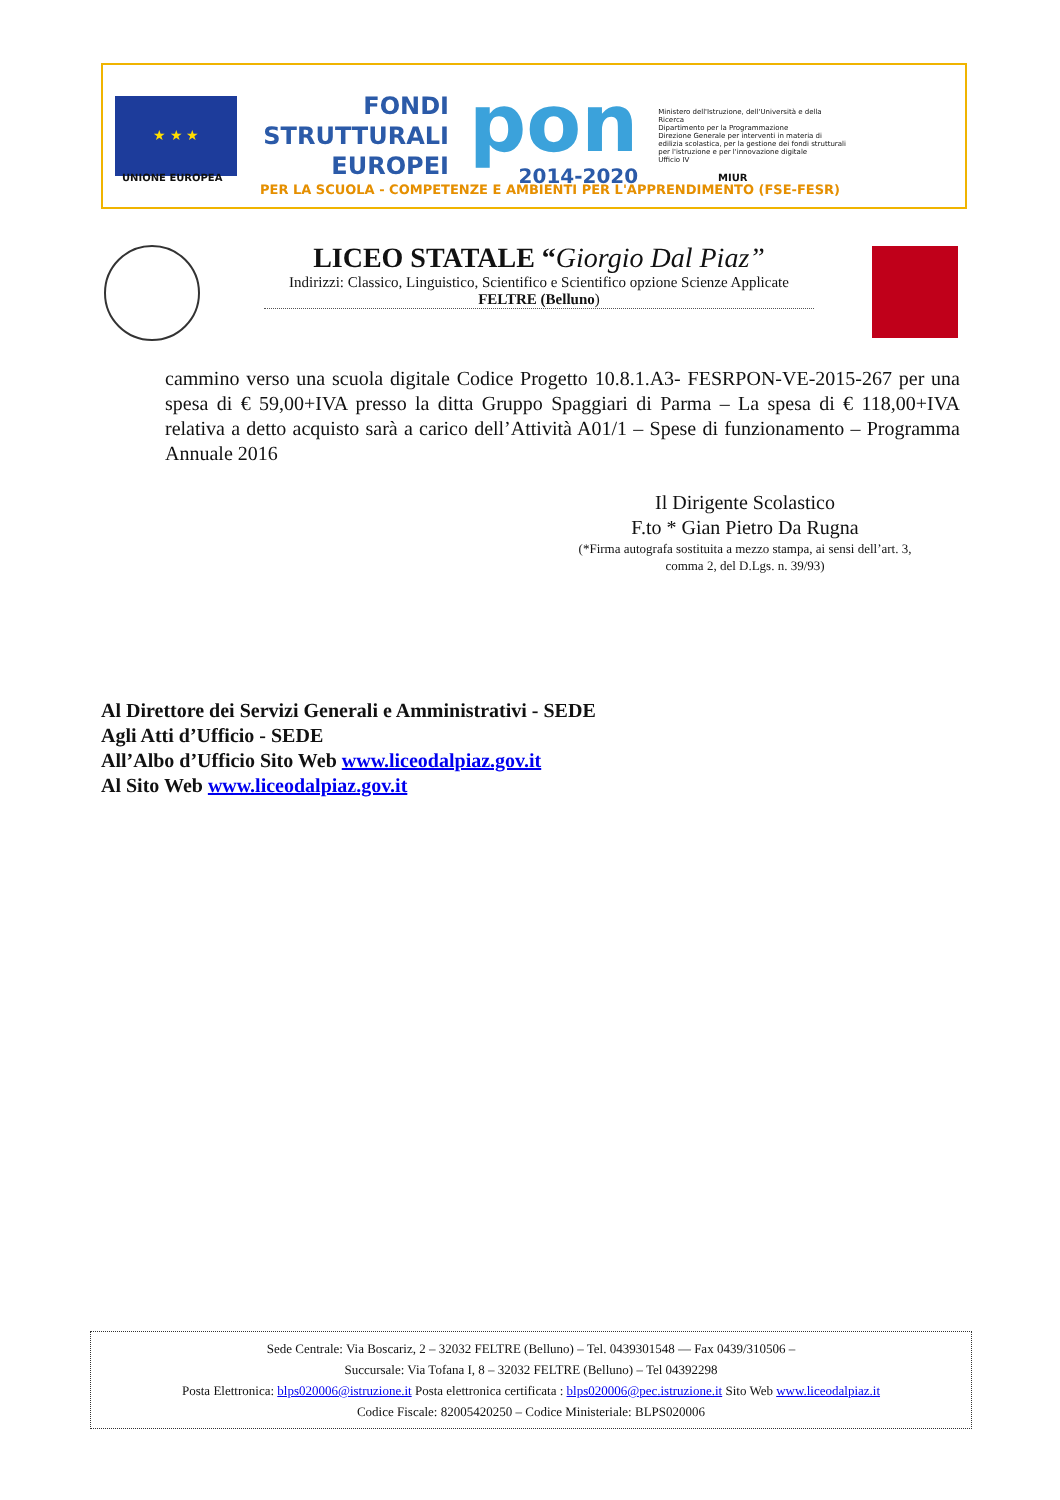★ ★ ★
FONDI
STRUTTURALI
EUROPEI
pon
2014-2020
Ministero dell'Istruzione, dell'Università e della Ricerca
Dipartimento per la Programmazione
Direzione Generale per interventi in materia di edilizia scolastica, per la gestione dei fondi strutturali per l'istruzione e per l'innovazione digitale
Ufficio IV
UNIONE EUROPEA
PER LA SCUOLA - COMPETENZE E AMBIENTI PER L'APPRENDIMENTO (FSE-FESR)
MIUR
LICEO STATALE “Giorgio Dal Piaz”
Indirizzi: Classico, Linguistico, Scientifico e Scientifico opzione Scienze Applicate
FELTRE (Belluno)
cammino verso una scuola digitale Codice Progetto 10.8.1.A3- FESRPON-VE-2015-267 per una spesa di € 59,00+IVA presso la ditta Gruppo Spaggiari di Parma – La spesa di € 118,00+IVA relativa a detto acquisto sarà a carico dell’Attività A01/1 – Spese di funzionamento – Programma Annuale 2016
Il Dirigente Scolastico
F.to * Gian Pietro Da Rugna
(*Firma autografa sostituita a mezzo stampa, ai sensi dell’art. 3, comma 2, del D.Lgs. n. 39/93)
Al Direttore dei Servizi Generali e Amministrativi - SEDE
Agli Atti d’Ufficio - SEDE
All’Albo d’Ufficio Sito Web www.liceodalpiaz.gov.it
Al Sito Web www.liceodalpiaz.gov.it
Sede Centrale: Via Boscariz, 2 – 32032 FELTRE (Belluno) – Tel. 0439301548 — Fax 0439/310506 –
Succursale: Via Tofana I, 8 – 32032 FELTRE (Belluno) – Tel 04392298
Posta Elettronica: blps020006@istruzione.it Posta elettronica certificata : blps020006@pec.istruzione.it Sito Web www.liceodalpiaz.it
Codice Fiscale: 82005420250 – Codice Ministeriale: BLPS020006